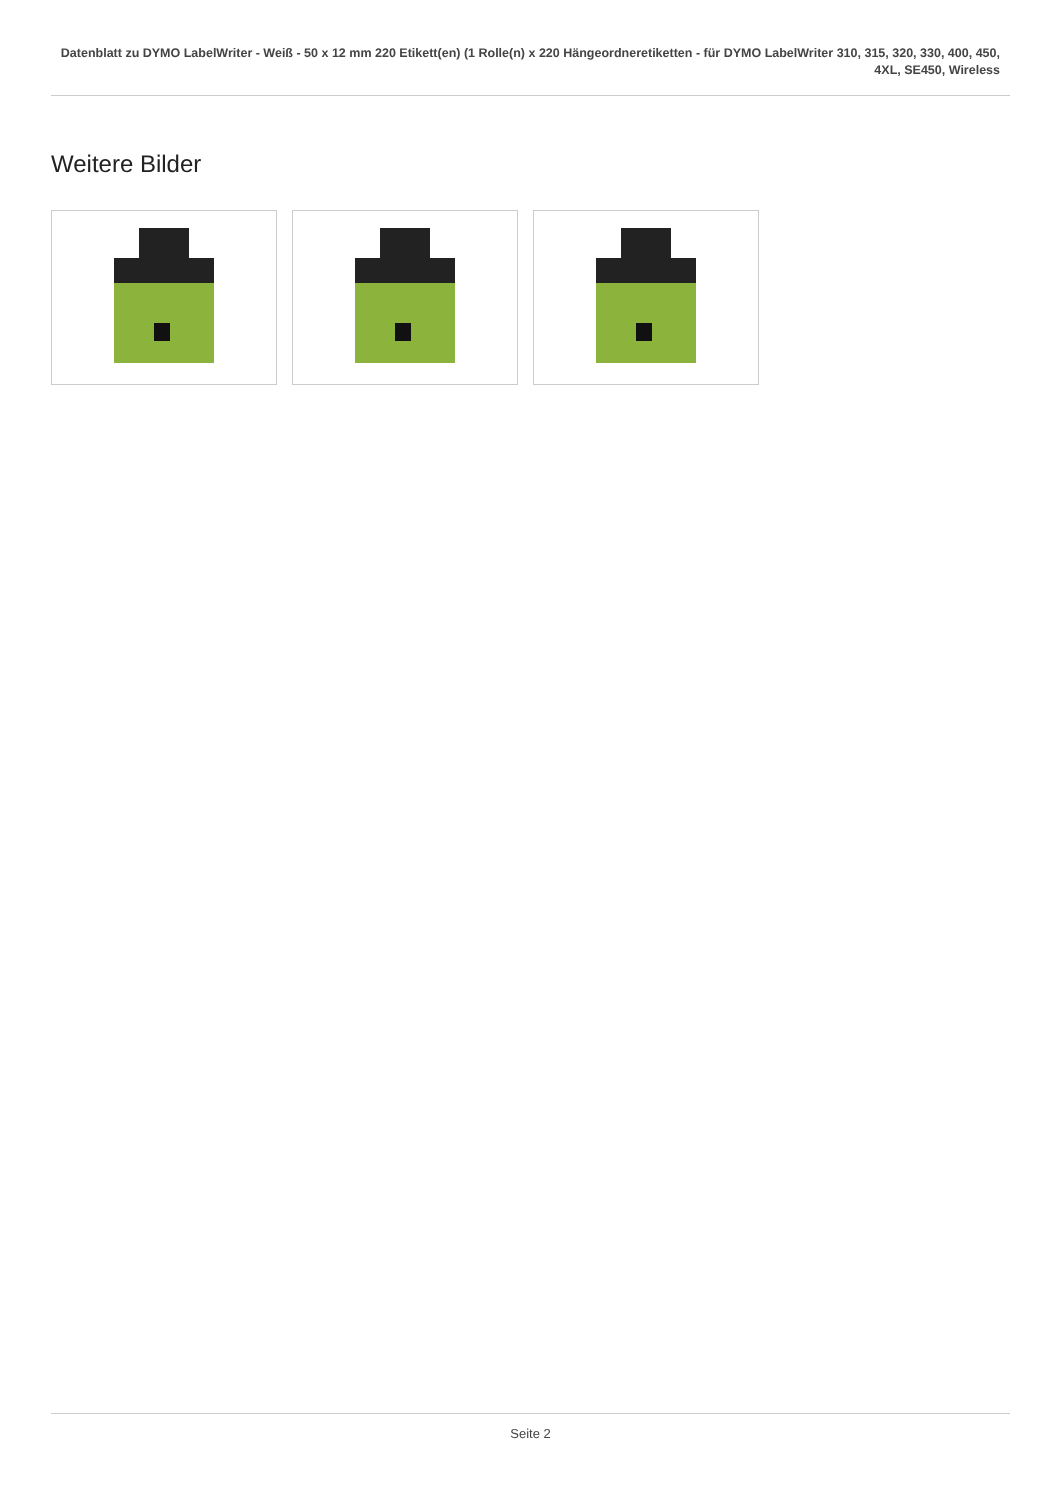Datenblatt zu DYMO LabelWriter - Weiß - 50 x 12 mm 220 Etikett(en) (1 Rolle(n) x 220 Hängeordneretiketten - für DYMO LabelWriter 310, 315, 320, 330, 400, 450, 4XL, SE450, Wireless
Weitere Bilder
Seite 2